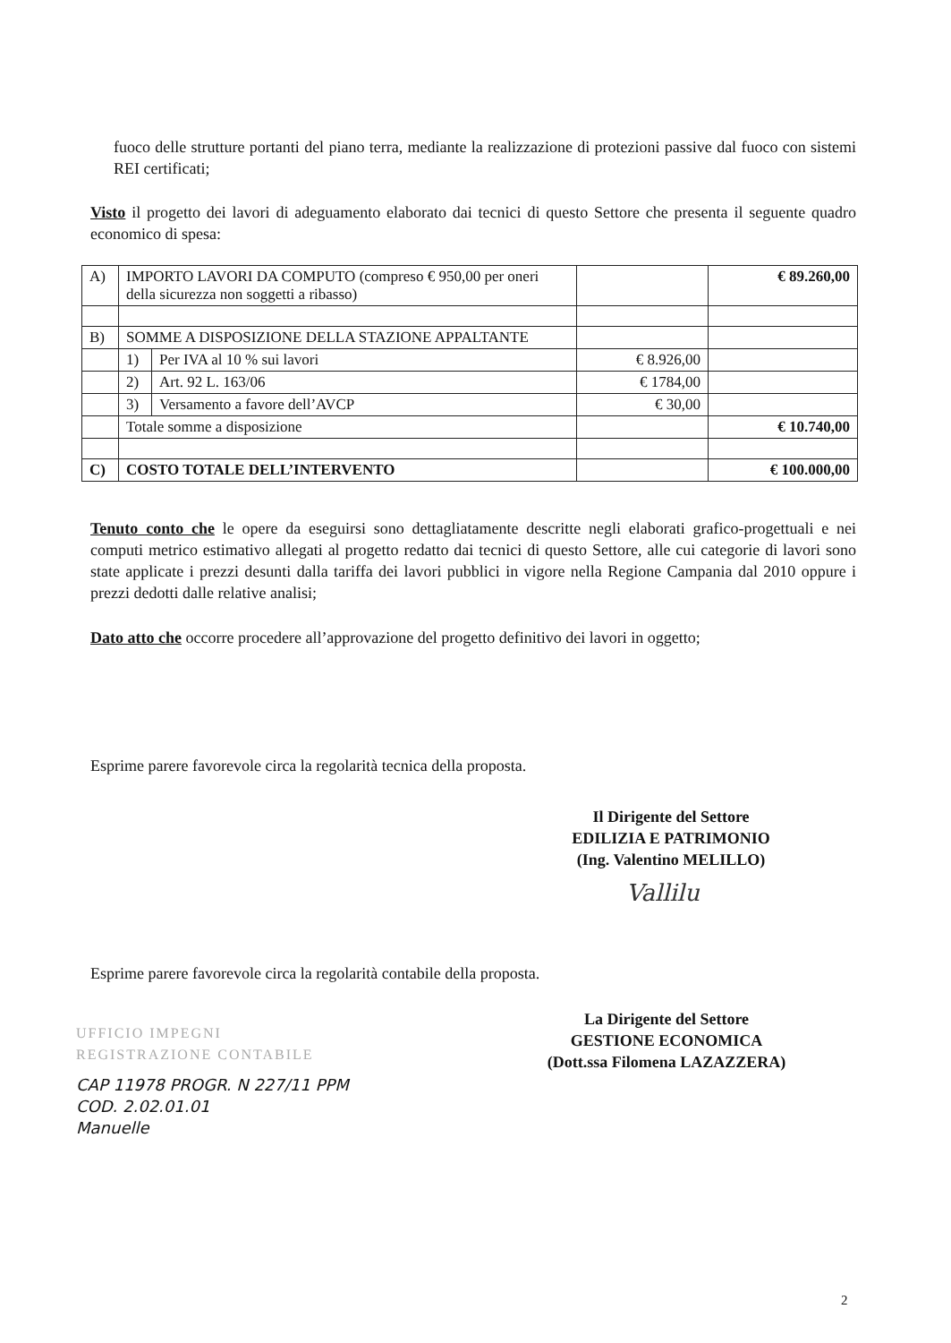fuoco delle strutture portanti del piano terra, mediante la realizzazione di protezioni passive dal fuoco con sistemi REI certificati;
Visto il progetto dei lavori di adeguamento elaborato dai tecnici di questo Settore che presenta il seguente quadro economico di spesa:
| A) | IMPORTO LAVORI DA COMPUTO (compreso € 950,00 per oneri della sicurezza non soggetti a ribasso) | | | € 89.260,00 |
| B) | SOMME A DISPOSIZIONE DELLA STAZIONE APPALTANTE | | | |
| | 1) | Per IVA al 10 % sui lavori | € 8.926,00 | |
| | 2) | Art. 92 L. 163/06 | € 1784,00 | |
| | 3) | Versamento a favore dell’AVCP | € 30,00 | |
| | Totale somme a disposizione | | | € 10.740,00 |
| C) | COSTO TOTALE DELL’INTERVENTO | | | € 100.000,00 |
Tenuto conto che le opere da eseguirsi sono dettagliatamente descritte negli elaborati grafico-progettuali e nei computi metrico estimativo allegati al progetto redatto dai tecnici di questo Settore, alle cui categorie di lavori sono state applicate i prezzi desunti dalla tariffa dei lavori pubblici in vigore nella Regione Campania dal 2010 oppure i prezzi dedotti dalle relative analisi;
Dato atto che occorre procedere all’approvazione del progetto definitivo dei lavori in oggetto;
Esprime parere favorevole circa la regolarità tecnica della proposta.
Il Dirigente del Settore
EDILIZIA E PATRIMONIO
(Ing. Valentino MELILLO)
Vallilu
Esprime parere favorevole circa la regolarità contabile della proposta.
La Dirigente del Settore
GESTIONE ECONOMICA
(Dott.ssa Filomena LAZAZZERA)
UFFICIO IMPEGNI
REGISTRAZIONE CONTABILE
CAP 11978 PROGR. N 227/11 PPM
COD. 2.02.01.01
Manuelle
2